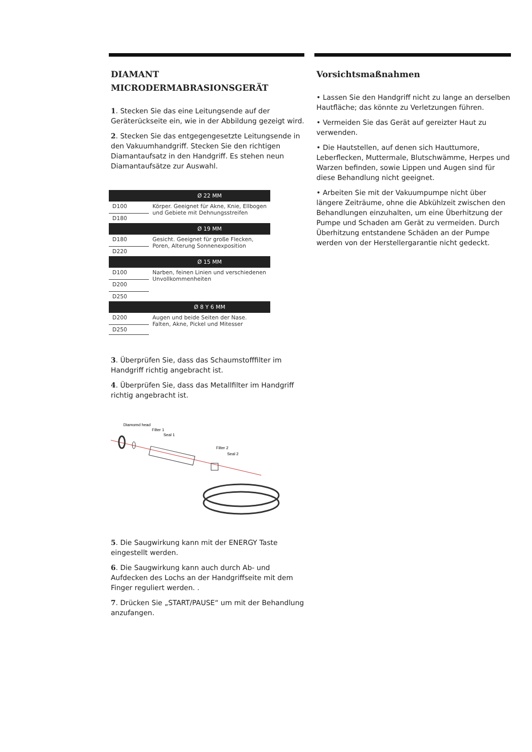DIAMANT
MICRODERMABRASIONSGERÄT
1. Stecken Sie das eine Leitungsende auf der Geräterückseite ein, wie in der Abbildung gezeigt wird.
2. Stecken Sie das entgegengesetzte Leitungsende in den Vakuumhandgriff. Stecken Sie den richtigen Diamantaufsatz in den Handgriff. Es stehen neun Diamantaufsätze zur Auswahl.
| Ø 22 MM | |
| --- | --- |
| D100 | Körper. Geeignet für Akne, Knie, Ellbogen und Gebiete mit Dehnungsstreifen |
| D180 | |
| Ø 19 MM | |
| D180 | Gesicht. Geeignet für große Flecken, Poren, Alterung Sonnenexposition |
| D220 | |
| Ø 15 MM | |
| D100 | Narben, feinen Linien und verschiedenen Unvollkommenheiten |
| D200 | |
| D250 | |
| Ø 8 Y 6 MM | |
| D200 | Augen und beide Seiten der Nase. Falten, Akne, Pickel und Mitesser |
| D250 | |
3. Überprüfen Sie, dass das Schaumstofffilter im Handgriff richtig angebracht ist.
4. Überprüfen Sie, dass das Metallfilter im Handgriff richtig angebracht ist.
Diamomd head
Filter 1
Seal 1
Filter 2
Seal 2
5. Die Saugwirkung kann mit der ENERGY Taste eingestellt werden.
6. Die Saugwirkung kann auch durch Ab- und Aufdecken des Lochs an der Handgriffseite mit dem Finger reguliert werden. .
7. Drücken Sie „START/PAUSE“ um mit der Behandlung anzufangen.
Vorsichtsmaßnahmen
• Lassen Sie den Handgriff nicht zu lange an derselben Hautfläche; das könnte zu Verletzungen führen.
• Vermeiden Sie das Gerät auf gereizter Haut zu verwenden.
• Die Hautstellen, auf denen sich Hauttumore, Leberflecken, Muttermale, Blutschwämme, Herpes und Warzen befinden, sowie Lippen und Augen sind für diese Behandlung nicht geeignet.
• Arbeiten Sie mit der Vakuumpumpe nicht über längere Zeiträume, ohne die Abkühlzeit zwischen den Behandlungen einzuhalten, um eine Überhitzung der Pumpe und Schaden am Gerät zu vermeiden. Durch Überhitzung entstandene Schäden an der Pumpe werden von der Herstellergarantie nicht gedeckt.